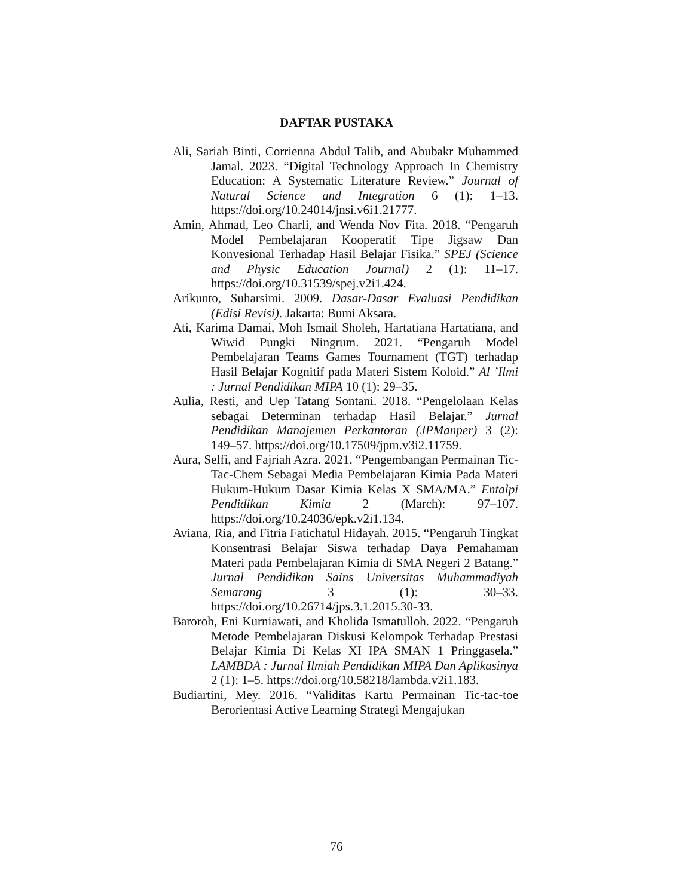DAFTAR PUSTAKA
Ali, Sariah Binti, Corrienna Abdul Talib, and Abubakr Muhammed Jamal. 2023. “Digital Technology Approach In Chemistry Education: A Systematic Literature Review.” Journal of Natural Science and Integration 6 (1): 1–13. https://doi.org/10.24014/jnsi.v6i1.21777.
Amin, Ahmad, Leo Charli, and Wenda Nov Fita. 2018. “Pengaruh Model Pembelajaran Kooperatif Tipe Jigsaw Dan Konvesional Terhadap Hasil Belajar Fisika.” SPEJ (Science and Physic Education Journal) 2 (1): 11–17. https://doi.org/10.31539/spej.v2i1.424.
Arikunto, Suharsimi. 2009. Dasar-Dasar Evaluasi Pendidikan (Edisi Revisi). Jakarta: Bumi Aksara.
Ati, Karima Damai, Moh Ismail Sholeh, Hartatiana Hartatiana, and Wiwid Pungki Ningrum. 2021. “Pengaruh Model Pembelajaran Teams Games Tournament (TGT) terhadap Hasil Belajar Kognitif pada Materi Sistem Koloid.” Al ’Ilmi : Jurnal Pendidikan MIPA 10 (1): 29–35.
Aulia, Resti, and Uep Tatang Sontani. 2018. “Pengelolaan Kelas sebagai Determinan terhadap Hasil Belajar.” Jurnal Pendidikan Manajemen Perkantoran (JPManper) 3 (2): 149–57. https://doi.org/10.17509/jpm.v3i2.11759.
Aura, Selfi, and Fajriah Azra. 2021. “Pengembangan Permainan Tic-Tac-Chem Sebagai Media Pembelajaran Kimia Pada Materi Hukum-Hukum Dasar Kimia Kelas X SMA/MA.” Entalpi Pendidikan Kimia 2 (March): 97–107. https://doi.org/10.24036/epk.v2i1.134.
Aviana, Ria, and Fitria Fatichatul Hidayah. 2015. “Pengaruh Tingkat Konsentrasi Belajar Siswa terhadap Daya Pemahaman Materi pada Pembelajaran Kimia di SMA Negeri 2 Batang.” Jurnal Pendidikan Sains Universitas Muhammadiyah Semarang 3 (1): 30–33. https://doi.org/10.26714/jps.3.1.2015.30-33.
Baroroh, Eni Kurniawati, and Kholida Ismatulloh. 2022. “Pengaruh Metode Pembelajaran Diskusi Kelompok Terhadap Prestasi Belajar Kimia Di Kelas XI IPA SMAN 1 Pringgasela.” LAMBDA : Jurnal Ilmiah Pendidikan MIPA Dan Aplikasinya 2 (1): 1–5. https://doi.org/10.58218/lambda.v2i1.183.
Budiartini, Mey. 2016. “Validitas Kartu Permainan Tic-tac-toe Berorientasi Active Learning Strategi Mengajukan
76